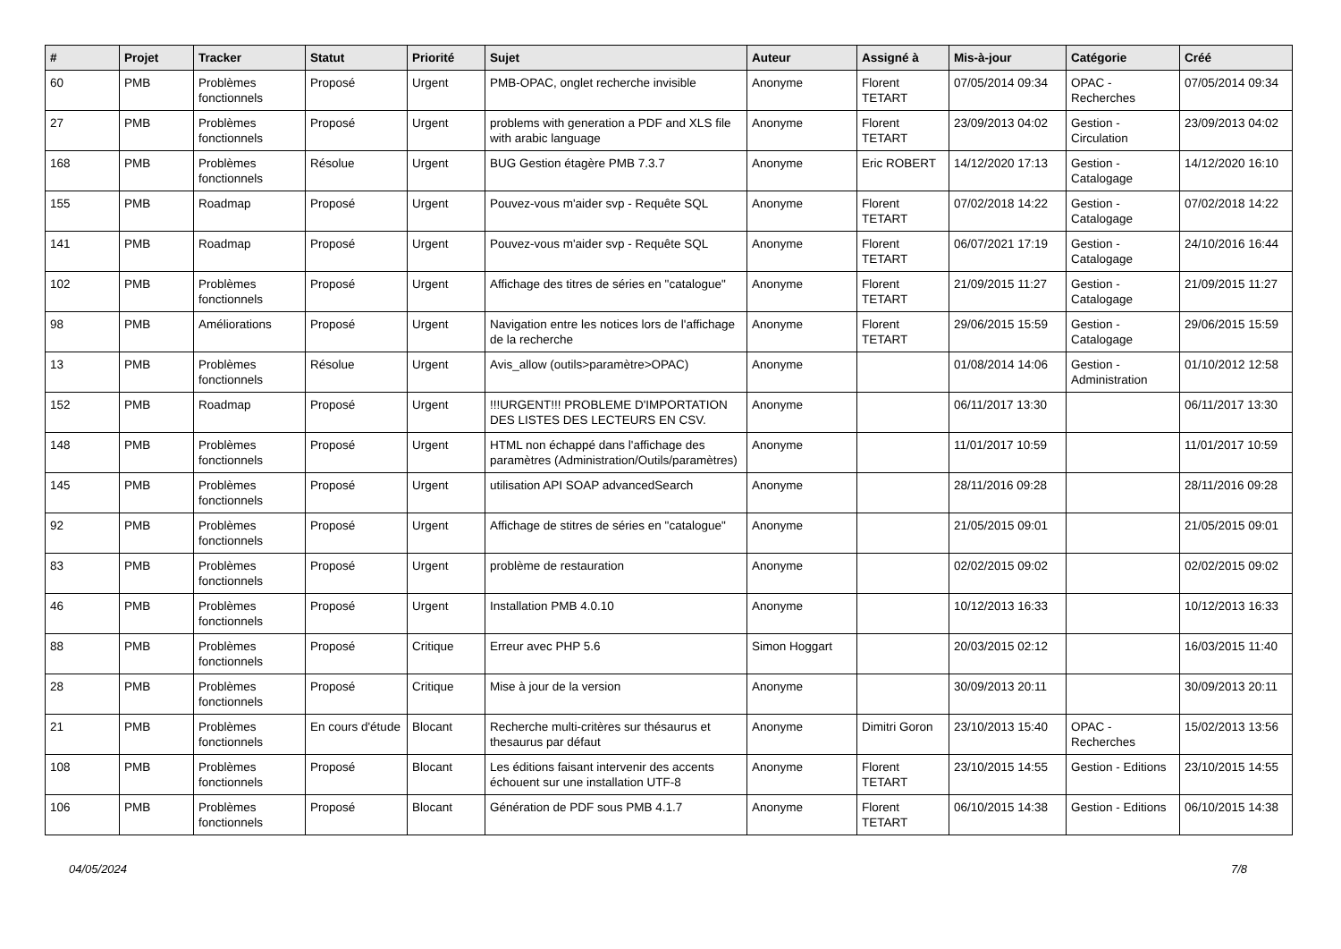| # | Projet | Tracker | Statut | Priorité | Sujet | Auteur | Assigné à | Mis-à-jour | Catégorie | Créé |
| --- | --- | --- | --- | --- | --- | --- | --- | --- | --- | --- |
| 60 | PMB | Problèmes fonctionnels | Proposé | Urgent | PMB-OPAC, onglet recherche invisible | Anonyme | Florent TETART | 07/05/2014 09:34 | OPAC - Recherches | 07/05/2014 09:34 |
| 27 | PMB | Problèmes fonctionnels | Proposé | Urgent | problems with generation a PDF and XLS file with arabic language | Anonyme | Florent TETART | 23/09/2013 04:02 | Gestion - Circulation | 23/09/2013 04:02 |
| 168 | PMB | Problèmes fonctionnels | Résolue | Urgent | BUG Gestion étagère PMB 7.3.7 | Anonyme | Eric ROBERT | 14/12/2020 17:13 | Gestion - Catalogage | 14/12/2020 16:10 |
| 155 | PMB | Roadmap | Proposé | Urgent | Pouvez-vous m'aider svp - Requête SQL | Anonyme | Florent TETART | 07/02/2018 14:22 | Gestion - Catalogage | 07/02/2018 14:22 |
| 141 | PMB | Roadmap | Proposé | Urgent | Pouvez-vous m'aider svp - Requête SQL | Anonyme | Florent TETART | 06/07/2021 17:19 | Gestion - Catalogage | 24/10/2016 16:44 |
| 102 | PMB | Problèmes fonctionnels | Proposé | Urgent | Affichage des titres de séries en "catalogue" | Anonyme | Florent TETART | 21/09/2015 11:27 | Gestion - Catalogage | 21/09/2015 11:27 |
| 98 | PMB | Améliorations | Proposé | Urgent | Navigation entre les notices lors de l'affichage de la recherche | Anonyme | Florent TETART | 29/06/2015 15:59 | Gestion - Catalogage | 29/06/2015 15:59 |
| 13 | PMB | Problèmes fonctionnels | Résolue | Urgent | Avis_allow (outils>paramètre>OPAC) | Anonyme | | 01/08/2014 14:06 | Gestion - Administration | 01/10/2012 12:58 |
| 152 | PMB | Roadmap | Proposé | Urgent | !!!URGENT!!! PROBLEME D'IMPORTATION DES LISTES DES LECTEURS EN CSV. | Anonyme | | 06/11/2017 13:30 | | 06/11/2017 13:30 |
| 148 | PMB | Problèmes fonctionnels | Proposé | Urgent | HTML non échappé dans l'affichage des paramètres (Administration/Outils/paramètres) | Anonyme | | 11/01/2017 10:59 | | 11/01/2017 10:59 |
| 145 | PMB | Problèmes fonctionnels | Proposé | Urgent | utilisation API SOAP advancedSearch | Anonyme | | 28/11/2016 09:28 | | 28/11/2016 09:28 |
| 92 | PMB | Problèmes fonctionnels | Proposé | Urgent | Affichage de stitres de séries en "catalogue" | Anonyme | | 21/05/2015 09:01 | | 21/05/2015 09:01 |
| 83 | PMB | Problèmes fonctionnels | Proposé | Urgent | problème de restauration | Anonyme | | 02/02/2015 09:02 | | 02/02/2015 09:02 |
| 46 | PMB | Problèmes fonctionnels | Proposé | Urgent | Installation PMB 4.0.10 | Anonyme | | 10/12/2013 16:33 | | 10/12/2013 16:33 |
| 88 | PMB | Problèmes fonctionnels | Proposé | Critique | Erreur avec PHP 5.6 | Simon Hoggart | | 20/03/2015 02:12 | | 16/03/2015 11:40 |
| 28 | PMB | Problèmes fonctionnels | Proposé | Critique | Mise à jour de la version | Anonyme | | 30/09/2013 20:11 | | 30/09/2013 20:11 |
| 21 | PMB | Problèmes fonctionnels | En cours d'étude | Blocant | Recherche multi-critères sur thésaurus et thesaurus par défaut | Anonyme | Dimitri Goron | 23/10/2013 15:40 | OPAC - Recherches | 15/02/2013 13:56 |
| 108 | PMB | Problèmes fonctionnels | Proposé | Blocant | Les éditions faisant intervenir des accents échouent sur une installation UTF-8 | Anonyme | Florent TETART | 23/10/2015 14:55 | Gestion - Editions | 23/10/2015 14:55 |
| 106 | PMB | Problèmes fonctionnels | Proposé | Blocant | Génération de PDF sous PMB 4.1.7 | Anonyme | Florent TETART | 06/10/2015 14:38 | Gestion - Editions | 06/10/2015 14:38 |
04/05/2024 7/8